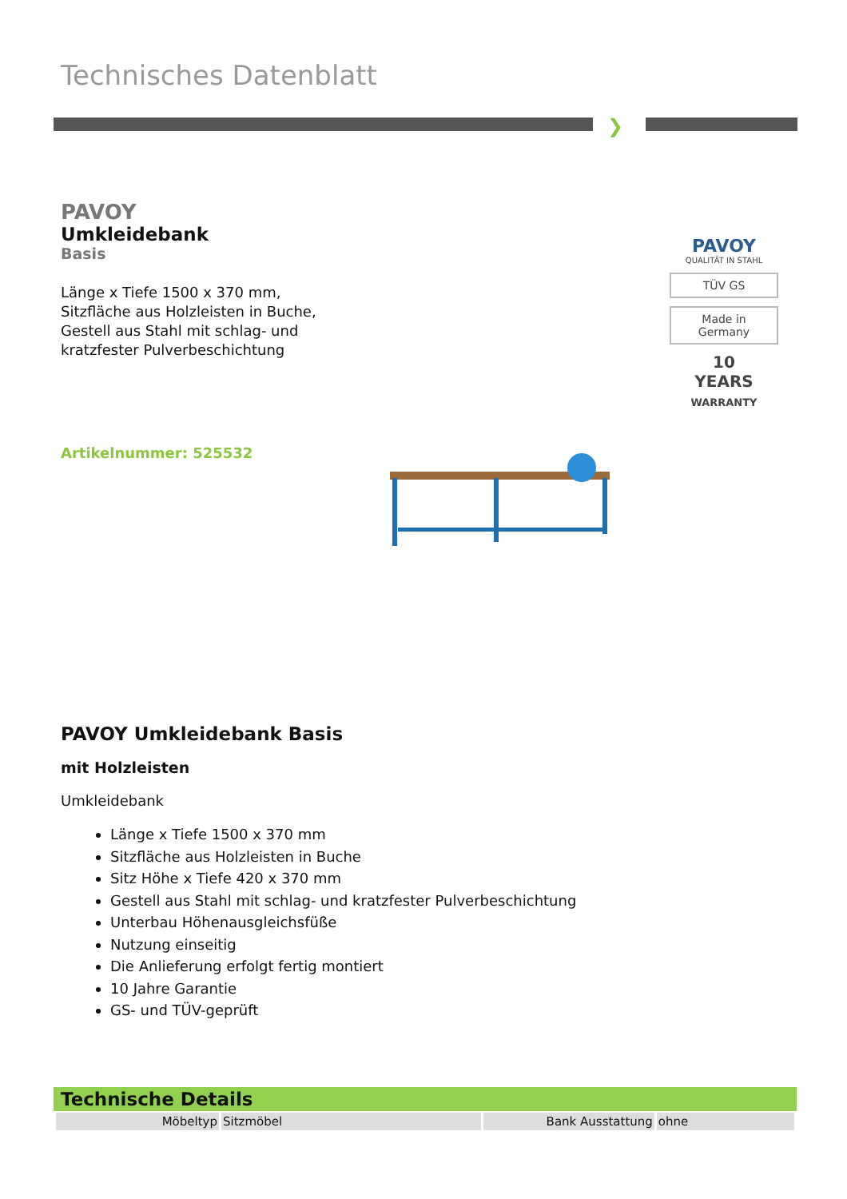Technisches Datenblatt
❯
PAVOY
Umkleidebank
Basis
Länge x Tiefe 1500 x 370 mm,
Sitzfläche aus Holzleisten in Buche,
Gestell aus Stahl mit schlag- und
kratzfester Pulverbeschichtung
Artikelnummer: 525532
PAVOY
QUALITÄT IN STAHL
TÜV GS
Made in
Germany
10
YEARS
WARRANTY
PAVOY Umkleidebank Basis
mit Holzleisten
Umkleidebank
Länge x Tiefe 1500 x 370 mm
Sitzfläche aus Holzleisten in Buche
Sitz Höhe x Tiefe 420 x 370 mm
Gestell aus Stahl mit schlag- und kratzfester Pulverbeschichtung
Unterbau Höhenausgleichsfüße
Nutzung einseitig
Die Anlieferung erfolgt fertig montiert
10 Jahre Garantie
GS- und TÜV-geprüft
Technische Details
| Möbeltyp | Sitzmöbel | Bank Ausstattung | ohne |